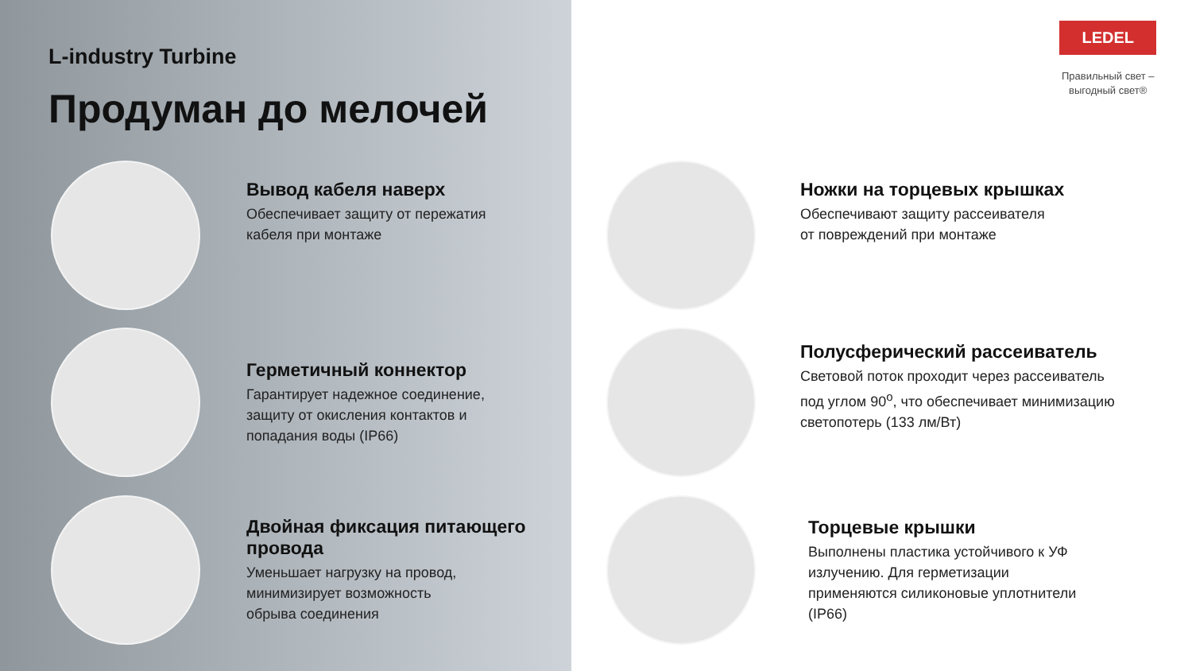L-industry Turbine
Продуман до мелочей
Вывод кабеля наверх
Обеспечивает защиту от пережатия
кабеля при монтаже
Герметичный коннектор
Гарантирует надежное соединение,
защиту от окисления контактов и
попадания воды (IP66)
Двойная фиксация питающего
провода
Уменьшает нагрузку на провод,
минимизирует возможность
обрыва соединения
LEDEL
Правильный свет –
выгодный свет®
Ножки на торцевых крышках
Обеспечивают защиту рассеивателя
от повреждений при монтаже
Полусферический рассеиватель
Световой поток проходит через рассеиватель
под углом 90<sup>o</sup>, что обеспечивает минимизацию
светопотерь (133 лм/Вт)
Торцевые крышки
Выполнены пластика устойчивого к УФ
излучению. Для герметизации
применяются силиконовые уплотнители
(IP66)